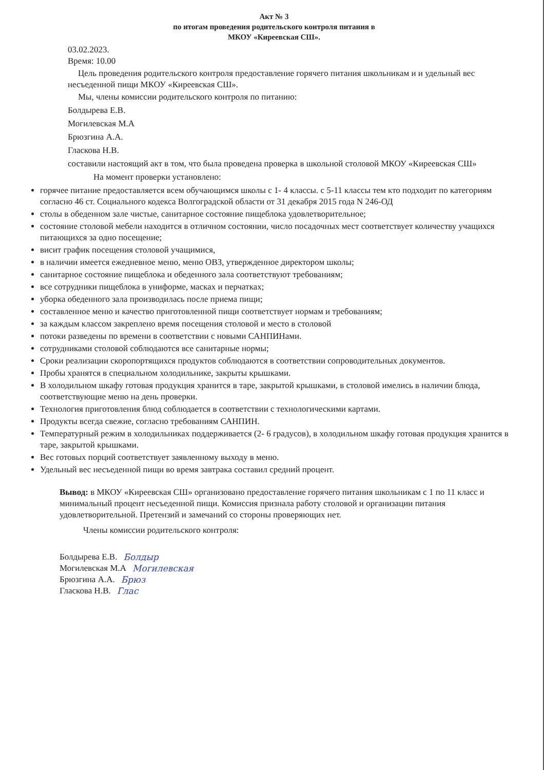Акт № 3
по итогам проведения родительского контроля питания в
МКОУ «Киреевская СШ».
03.02.2023.
Время: 10.00
Цель проведения родительского контроля предоставление горячего питания школьникам и и удельный вес несъеденной пищи МКОУ «Киреевская СШ».
Мы, члены комиссии родительского контроля по питанию:
Болдырева Е.В.
Могилевская М.А
Брюзгина А.А.
Гласкова Н.В.
составили настоящий акт в том, что была проведена проверка в школьной столовой МКОУ «Киреевская СШ»
На момент проверки установлено:
горячее питание предоставляется всем обучающимся школы с 1- 4 классы. с 5-11 классы тем кто подходит по категориям согласно 46 ст. Социального кодекса Волгоградской области от 31 декабря 2015 года N 246-ОД
столы в обеденном зале чистые, санитарное состояние пищеблока удовлетворительное;
состояние столовой мебели находится в отличном состоянии, число посадочных мест соответствует количеству учащихся питающихся за одно посещение;
висит график посещения столовой учащимися,
в наличии имеется ежедневное меню, меню ОВЗ, утвержденное директором школы;
санитарное состояние пищеблока и обеденного зала соответствуют требованиям;
все сотрудники пищеблока в униформе, масках и перчатках;
уборка обеденного зала производилась после приема пищи;
составленное меню и качество приготовленной пищи соответствует нормам и требованиям;
за каждым классом закреплено время посещения столовой и место в столовой
потоки разведены по времени в соответствии с новыми САНПИНами.
сотрудниками столовой соблюдаются все санитарные нормы;
Сроки реализации скоропортящихся продуктов соблюдаются в соответствии сопроводительных документов.
Пробы хранятся в специальном холодильнике, закрыты крышками.
В холодильном шкафу готовая продукция хранится в таре, закрытой крышками, в столовой имелись в наличии блюда, соответствующие меню на день проверки.
Технология приготовления блюд соблюдается в соответствии с технологическими картами.
Продукты всегда свежие, согласно требованиям САНПИН.
Температурный режим в холодильниках поддерживается (2- 6 градусов), в холодильном шкафу готовая продукция хранится в таре, закрытой крышками.
Вес готовых порций соответствует заявленному выходу в меню.
Удельный вес несъеденной пищи во время завтрака составил средний процент.
Вывод: в МКОУ «Киреевская СШ» организовано предоставление горячего питания школьникам с 1 по 11 класс и минимальный процент несъеденной пищи. Комиссия признала работу столовой и организации питания удовлетворительной. Претензий и замечаний со стороны проверяющих нет.
Члены комиссии родительского контроля:
Болдырева Е.В. Болдыр
Могилевская М.А Могилевская
Брюзгина А.А. Брюз
Гласкова Н.В. Глас